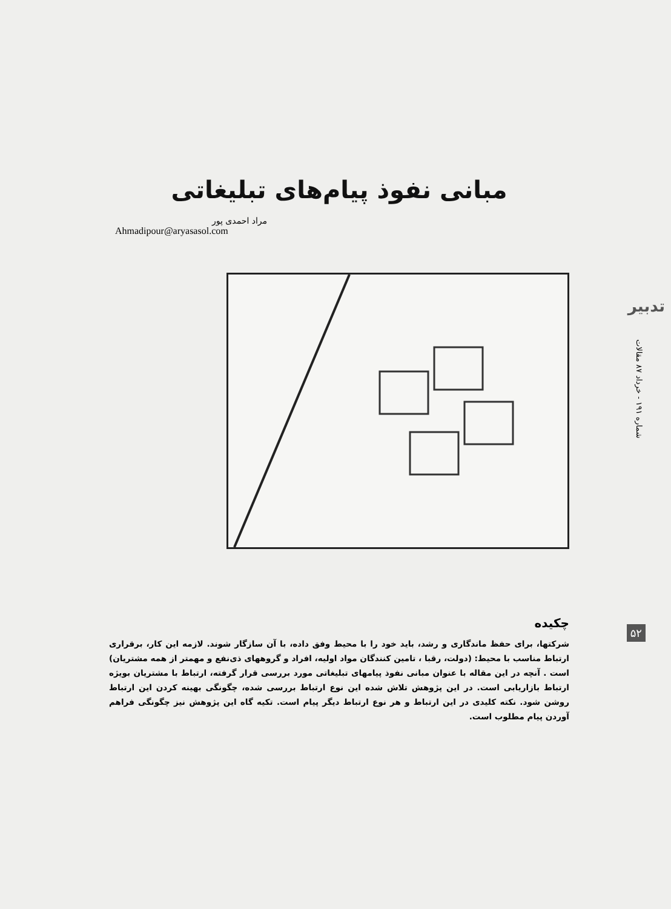تدبیر
شماره ۱۹۱ - خرداد ۸۷ مقالات
۵۲
مبانی نفوذ پیام‌های تبلیغاتی
مراد احمدی پور
Ahmadipour@aryasasol.com
چکیده
شرکتها، برای حفظ ماندگاری و رشد، باید خود را با محیط وفق داده، با آن سازگار شوند. لازمه این کار، برقراری ارتباط مناسب با محیط: (دولت، رقبا ، تامین کنندگان مواد اولیه، افراد و گروههای ذی‌نفع و مهمتر از همه مشتریان) است . آنچه در این مقاله با عنوان مبانی نفوذ پیامهای تبلیغاتی مورد بررسی قرار گرفته، ارتباط با مشتریان بویژه ارتباط بازاریابی است. در این پژوهش تلاش شده این نوع ارتباط بررسی شده، چگونگی بهینه کردن این ارتباط روشن شود. نکته کلیدی در این ارتباط و هر نوع ارتباط دیگر پیام است. تکیه گاه این پژوهش نیز چگونگی فراهم آوردن پیام مطلوب است.